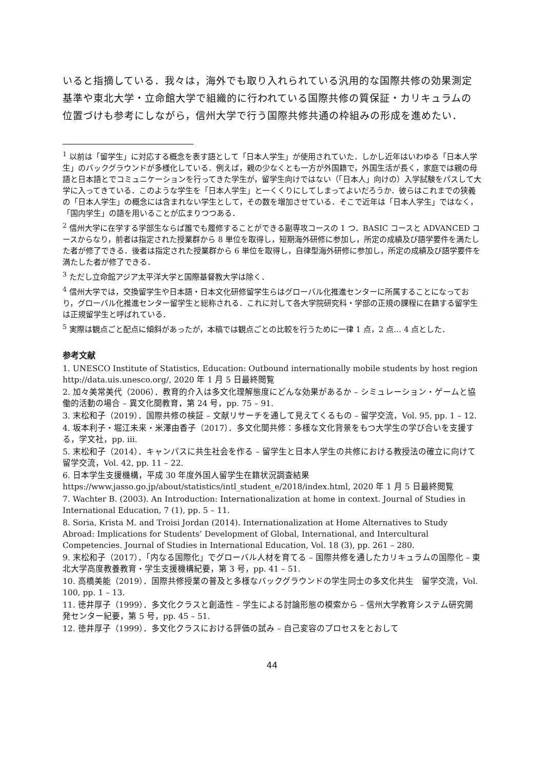いると指摘している．我々は，海外でも取り入れられている汎用的な国際共修の効果測定基準や東北大学・立命館大学で組織的に行われている国際共修の質保証・カリキュラムの位置づけも参考にしながら，信州大学で行う国際共修共通の枠組みの形成を進めたい．
<sup>1</sup> 以前は「留学生」に対応する概念を表す語として「日本人学生」が使用されていた．しかし近年はいわゆる「日本人学生」のバックグラウンドが多様化している．例えば，親の少なくとも一方が外国籍で，外国生活が長く，家庭では親の母語と日本語とでコミュニケーションを行ってきた学生が，留学生向けではない（「日本人」向けの）入学試験をパスして大学に入ってきている．このような学生を「日本人学生」と一くくりにしてしまってよいだろうか．彼らはこれまでの狭義の「日本人学生」の概念には含まれない学生として，その数を増加させている．そこで近年は「日本人学生」ではなく，「国内学生」の語を用いることが広まりつつある．
<sup>2</sup> 信州大学に在学する学部生ならば誰でも履修することができる副専攻コースの 1 つ．BASIC コースと ADVANCED コースからなり，前者は指定された授業群から 8 単位を取得し，短期海外研修に参加し，所定の成績及び語学要件を満たした者が修了できる．後者は指定された授業群から 6 単位を取得し，自律型海外研修に参加し，所定の成績及び語学要件を満たした者が修了できる．
<sup>3</sup> ただし立命館アジア太平洋大学と国際基督教大学は除く．
<sup>4</sup> 信州大学では，交換留学生や日本語・日本文化研修留学生らはグローバル化推進センターに所属することになっており，グローバル化推進センター留学生と総称される．これに対して各大学院研究科・学部の正規の課程に在籍する留学生は正規留学生と呼ばれている．
<sup>5</sup> 実際は観点ごと配点に傾斜があったが，本稿では観点ごとの比較を行うために一律 1 点，2 点… 4 点とした．
参考文献
1. UNESCO Institute of Statistics, Education: Outbound internationally mobile students by host region http://data.uis.unesco.org/, 2020 年 1 月 5 日最終閲覧
2. 加々美常美代（2006）．教育的介入は多文化理解態度にどんな効果があるか – シミュレーション・ゲームと協働的活動の場合 – 異文化間教育，第 24 号，pp. 75 – 91.
3. 末松和子（2019）．国際共修の検証 – 文献リサーチを通して見えてくるもの – 留学交流，Vol. 95, pp. 1 – 12.
4. 坂本利子・堀江未来・米澤由香子（2017）．多文化間共修：多様な文化背景をもつ大学生の学び合いを支援する，学文社，pp. ⅲ.
5. 末松和子（2014）．キャンパスに共生社会を作る – 留学生と日本人学生の共修における教授法の確立に向けて　留学交流，Vol. 42, pp. 11 – 22.
6. 日本学生支援機構，平成 30 年度外国人留学生在籍状況調査結果
https://www.jasso.go.jp/about/statistics/intl_student_e/2018/index.html, 2020 年 1 月 5 日最終閲覧
7. Wachter B. (2003). An Introduction: Internationalization at home in context. Journal of Studies in International Education, 7 (1), pp. 5 – 11.
8. Soria, Krista M. and Troisi Jordan (2014). Internationalization at Home Alternatives to Study Abroad: Implications for Students’ Development of Global, International, and Intercultural Competencies. Journal of Studies in International Education, Vol. 18 (3), pp. 261 – 280.
9. 末松和子（2017）．「内なる国際化」でグローバル人材を育てる – 国際共修を通したカリキュラムの国際化 – 東北大学高度教養教育・学生支援機構紀要，第 3 号，pp. 41 – 51.
10. 高橋美能（2019）．国際共修授業の普及と多様なバックグラウンドの学生同士の多文化共生　留学交流，Vol. 100, pp. 1 – 13.
11. 徳井厚子（1999）．多文化クラスと創造性 – 学生による討論形態の模索から – 信州大学教育システム研究開発センター紀要，第 5 号，pp. 45 – 51.
12. 徳井厚子（1999）．多文化クラスにおける評価の試み – 自己変容のプロセスをとおして
44